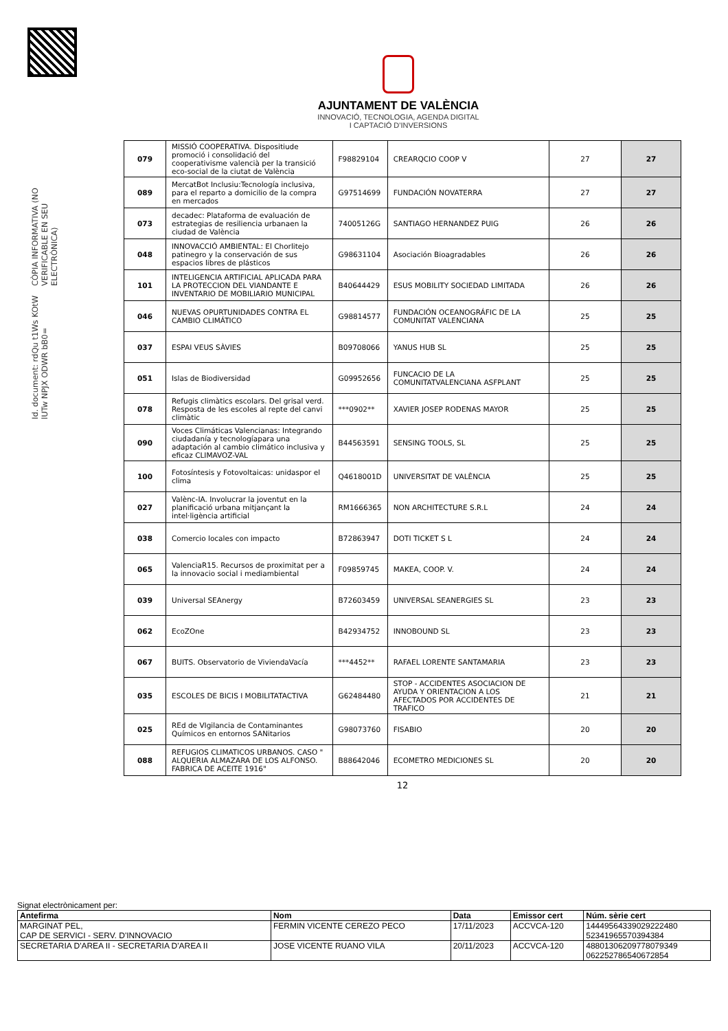Id. document: rdQu t1Ws KOtW lUTw NPJX ODWR bB0=
CÒPIA INFORMATIVA (NO VERIFICABLE EN SEU ELECTRÒNICA)
AJUNTAMENT DE VALÈNCIA
INNOVACIÓ, TECNOLOGIA, AGENDA DIGITAL
I CAPTACIÓ D'INVERSIONS
| 079 | MISSIÓ COOPERATIVA. Dispositiude promoció i consolidació del cooperativisme valencià per la transició eco-social de la ciutat de València | F98829104 | CREARQCIO COOP V | 27 | 27 |
| 089 | MercatBot Inclusiu:Tecnología inclusiva, para el reparto a domicilio de la compra en mercados | G97514699 | FUNDACIÓN NOVATERRA | 27 | 27 |
| 073 | decadec: Plataforma de evaluación de estrategias de resiliencia urbanaen la ciudad de València | 74005126G | SANTIAGO HERNANDEZ PUIG | 26 | 26 |
| 048 | INNOVACCIÓ AMBIENTAL: El Chorlitejo patinegro y la conservación de sus espacios libres de plásticos | G98631104 | Asociación Bioagradables | 26 | 26 |
| 101 | INTELIGENCIA ARTIFICIAL APLICADA PARA LA PROTECCION DEL VIANDANTE E INVENTARIO DE MOBILIARIO MUNICIPAL | B40644429 | ESUS MOBILITY SOCIEDAD LIMITADA | 26 | 26 |
| 046 | NUEVAS OPURTUNIDADES CONTRA EL CAMBIO CLIMÁTICO | G98814577 | FUNDACIÓN OCEANOGRÁFIC DE LA COMUNITAT VALENCIANA | 25 | 25 |
| 037 | ESPAI VEUS SÀVIES | B09708066 | YANUS HUB SL | 25 | 25 |
| 051 | Islas de Biodiversidad | G09952656 | FUNCACIO DE LA COMUNITATVALENCIANA ASFPLANT | 25 | 25 |
| 078 | Refugis climàtics escolars. Del grisal verd. Resposta de les escoles al repte del canvi climàtic | ***0902** | XAVIER JOSEP RODENAS MAYOR | 25 | 25 |
| 090 | Voces Climáticas Valencianas: Integrando ciudadanía y tecnologíapara una adaptación al cambio climático inclusiva y eficaz CLIMAVOZ-VAL | B44563591 | SENSING TOOLS, SL | 25 | 25 |
| 100 | Fotosíntesis y Fotovoltaicas: unidaspor el clima | Q4618001D | UNIVERSITAT DE VALÈNCIA | 25 | 25 |
| 027 | Valènc-IA. Involucrar la joventut en la planificació urbana mitjançant la intel·ligència artificial | RM1666365 | NON ARCHITECTURE S.R.L | 24 | 24 |
| 038 | Comercio locales con impacto | B72863947 | DOTI TICKET S L | 24 | 24 |
| 065 | ValenciaR15. Recursos de proximitat per a la innovacio social i mediambiental | F09859745 | MAKEA, COOP. V. | 24 | 24 |
| 039 | Universal SEAnergy | B72603459 | UNIVERSAL SEANERGIES SL | 23 | 23 |
| 062 | EcoZOne | B42934752 | INNOBOUND SL | 23 | 23 |
| 067 | BUITS. Observatorio de ViviendaVacía | ***4452** | RAFAEL LORENTE SANTAMARIA | 23 | 23 |
| 035 | ESCOLES DE BICIS I MOBILITATACTIVA | G62484480 | STOP - ACCIDENTES ASOCIACION DE AYUDA Y ORIENTACION A LOS AFECTADOS POR ACCIDENTES DE TRAFICO | 21 | 21 |
| 025 | REd de VIgilancia de Contaminantes Químicos en entornos SANitarios | G98073760 | FISABIO | 20 | 20 |
| 088 | REFUGIOS CLIMATICOS URBANOS. CASO " ALQUERIA ALMAZARA DE LOS ALFONSO. FABRICA DE ACEITE 1916" | B88642046 | ECOMETRO MEDICIONES SL | 20 | 20 |
12
Signat electrònicament per:
| Antefirma | Nom | Data | Emissor cert | Núm. sèrie cert |
| --- | --- | --- | --- | --- |
| MARGINAT PEL, CAP DE SERVICI - SERV. D'INNOVACIO | FERMIN VICENTE CEREZO PECO | 17/11/2023 | ACCVCA-120 | 14449564339029222480 52341965570394384 |
| SECRETARIA D'AREA II - SECRETARIA D'AREA II | JOSE VICENTE RUANO VILA | 20/11/2023 | ACCVCA-120 | 48801306209778079349 062252786540672854 |